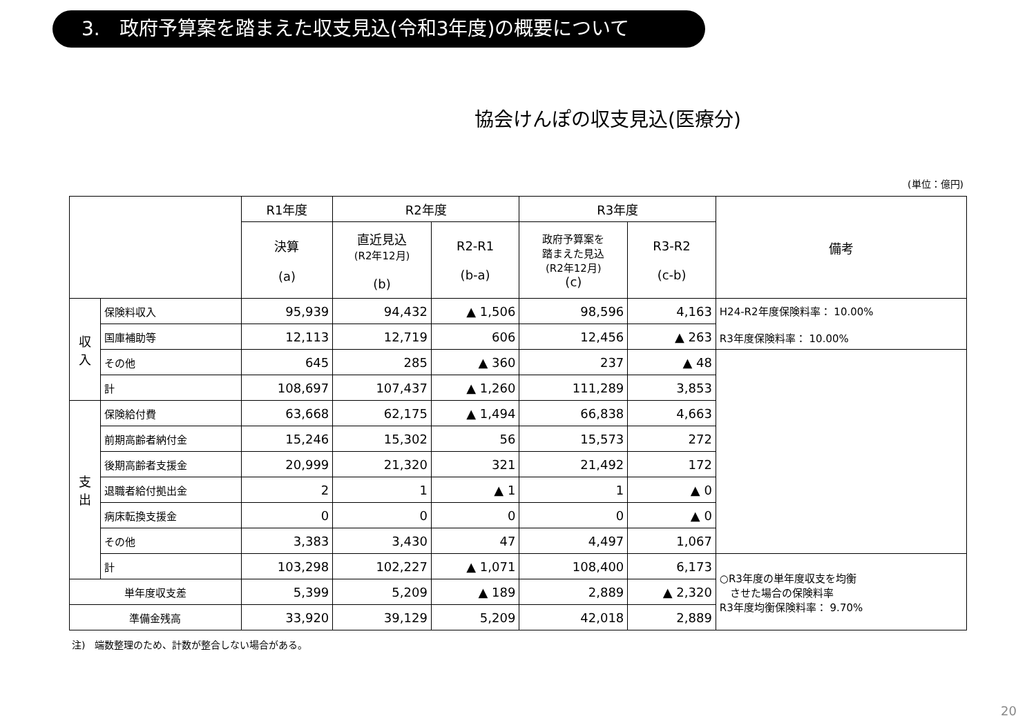3.　政府予算案を踏まえた収支見込(令和3年度)の概要について
協会けんぽの収支見込(医療分)
(単位：億円)
| | | R1年度 | R2年度 | | R3年度 | | 備考 |
| --- | --- | --- | --- | --- | --- | --- | --- |
| | | 決算 (a) | 直近見込 (R2年12月) (b) | R2-R1 (b-a) | 政府予算案を 踏まえた見込 (R2年12月) (c) | R3-R2 (c-b) | |
| 収 入 | 保険料収入 | 95,939 | 94,432 | ▲ 1,506 | 98,596 | 4,163 | H24-R2年度保険料率： 10.00% R3年度保険料率： 10.00% |
| | 国庫補助等 | 12,113 | 12,719 | 606 | 12,456 | ▲ 263 | |
| | その他 | 645 | 285 | ▲ 360 | 237 | ▲ 48 | |
| | 計 | 108,697 | 107,437 | ▲ 1,260 | 111,289 | 3,853 | |
| 支 出 | 保険給付費 | 63,668 | 62,175 | ▲ 1,494 | 66,838 | 4,663 | |
| | 前期高齢者納付金 | 15,246 | 15,302 | 56 | 15,573 | 272 | |
| | 後期高齢者支援金 | 20,999 | 21,320 | 321 | 21,492 | 172 | |
| | 退職者給付拠出金 | 2 | 1 | ▲ 1 | 1 | ▲ 0 | |
| | 病床転換支援金 | 0 | 0 | 0 | 0 | ▲ 0 | |
| | その他 | 3,383 | 3,430 | 47 | 4,497 | 1,067 | |
| | 計 | 103,298 | 102,227 | ▲ 1,071 | 108,400 | 6,173 | ○R3年度の単年度収支を均衡 させた場合の保険料率 R3年度均衡保険料率： 9.70% |
| 単年度収支差 | | 5,399 | 5,209 | ▲ 189 | 2,889 | ▲ 2,320 | |
| 準備金残高 | | 33,920 | 39,129 | 5,209 | 42,018 | 2,889 | |
注)　端数整理のため、計数が整合しない場合がある。
20